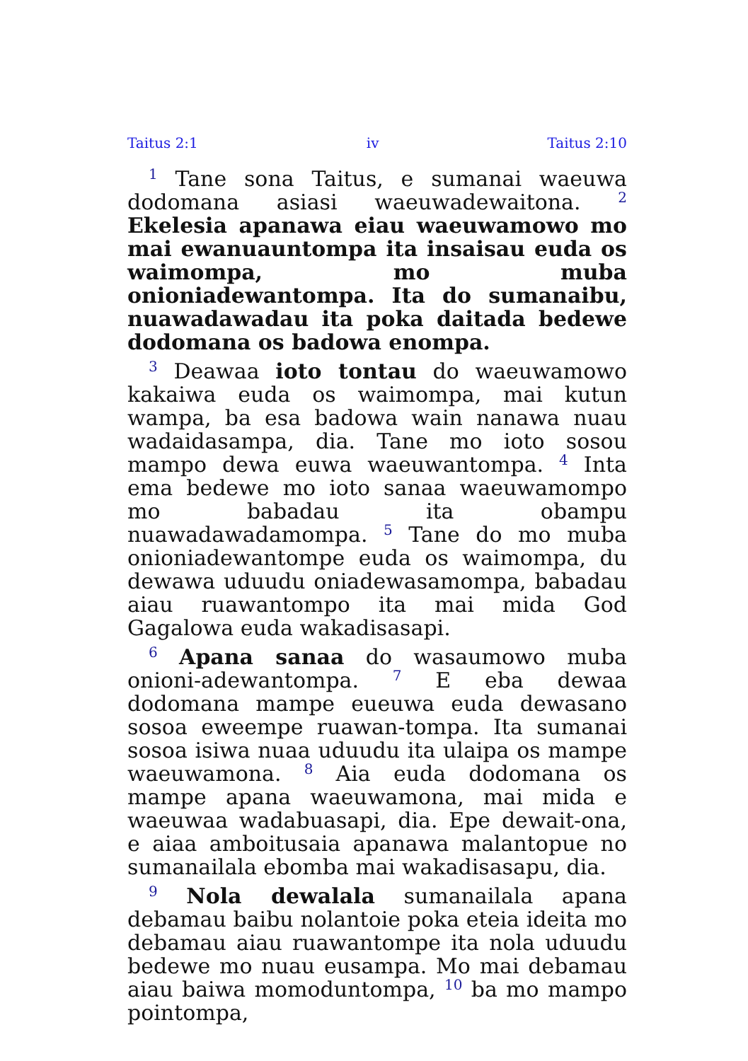Taitus 2:1 iv Taitus 2:10
<sup>1</sup> Tane sona Taitus, e sumanai waeuwa dodomana asiasi waeuwadewaitona. <sup>2</sup> Ekelesia apanawa eiau waeuwamowo mo mai ewanuauntompa ita insaisau euda os waimompa, mo muba onioniadewantompa. Ita do sumanaibu, nuawadawadau ita poka daitada bedewe dodomana os badowa enompa.
<sup>3</sup> Deawaa ioto tontau do waeuwamowo kakaiwa euda os waimompa, mai kutun wampa, ba esa badowa wain nanawa nuau wadaidasampa, dia. Tane mo ioto sosou mampo dewa euwa waeuwantompa. <sup>4</sup> Inta ema bedewe mo ioto sanaa waeuwamompo mo babadau ita obampu nuawadawadamompa. <sup>5</sup> Tane do mo muba onioniadewantompe euda os waimompa, du dewawa uduudu oniadewasamompa, babadau aiau ruawantompo ita mai mida God Gagalowa euda wakadisasapi.
<sup>6</sup> Apana sanaa do wasaumowo muba onioni-adewantompa. <sup>7</sup> E eba dewaa dodomana mampe eueuwa euda dewasano sosoa eweempe ruawan-tompa. Ita sumanai sosoa isiwa nuaa uduudu ita ulaipa os mampe waeuwamona. <sup>8</sup> Aia euda dodomana os mampe apana waeuwamona, mai mida e waeuwaa wadabuasapi, dia. Epe dewait-ona, e aiaa amboitusaia apanawa malantopue no sumanailala ebomba mai wakadisasapu, dia.
<sup>9</sup> Nola dewalala sumanailala apana debamau baibu nolantoie poka eteia ideita mo debamau aiau ruawantompe ita nola uduudu bedewe mo nuau eusampa. Mo mai debamau aiau baiwa momoduntompa, <sup>10</sup> ba mo mampo pointompa,